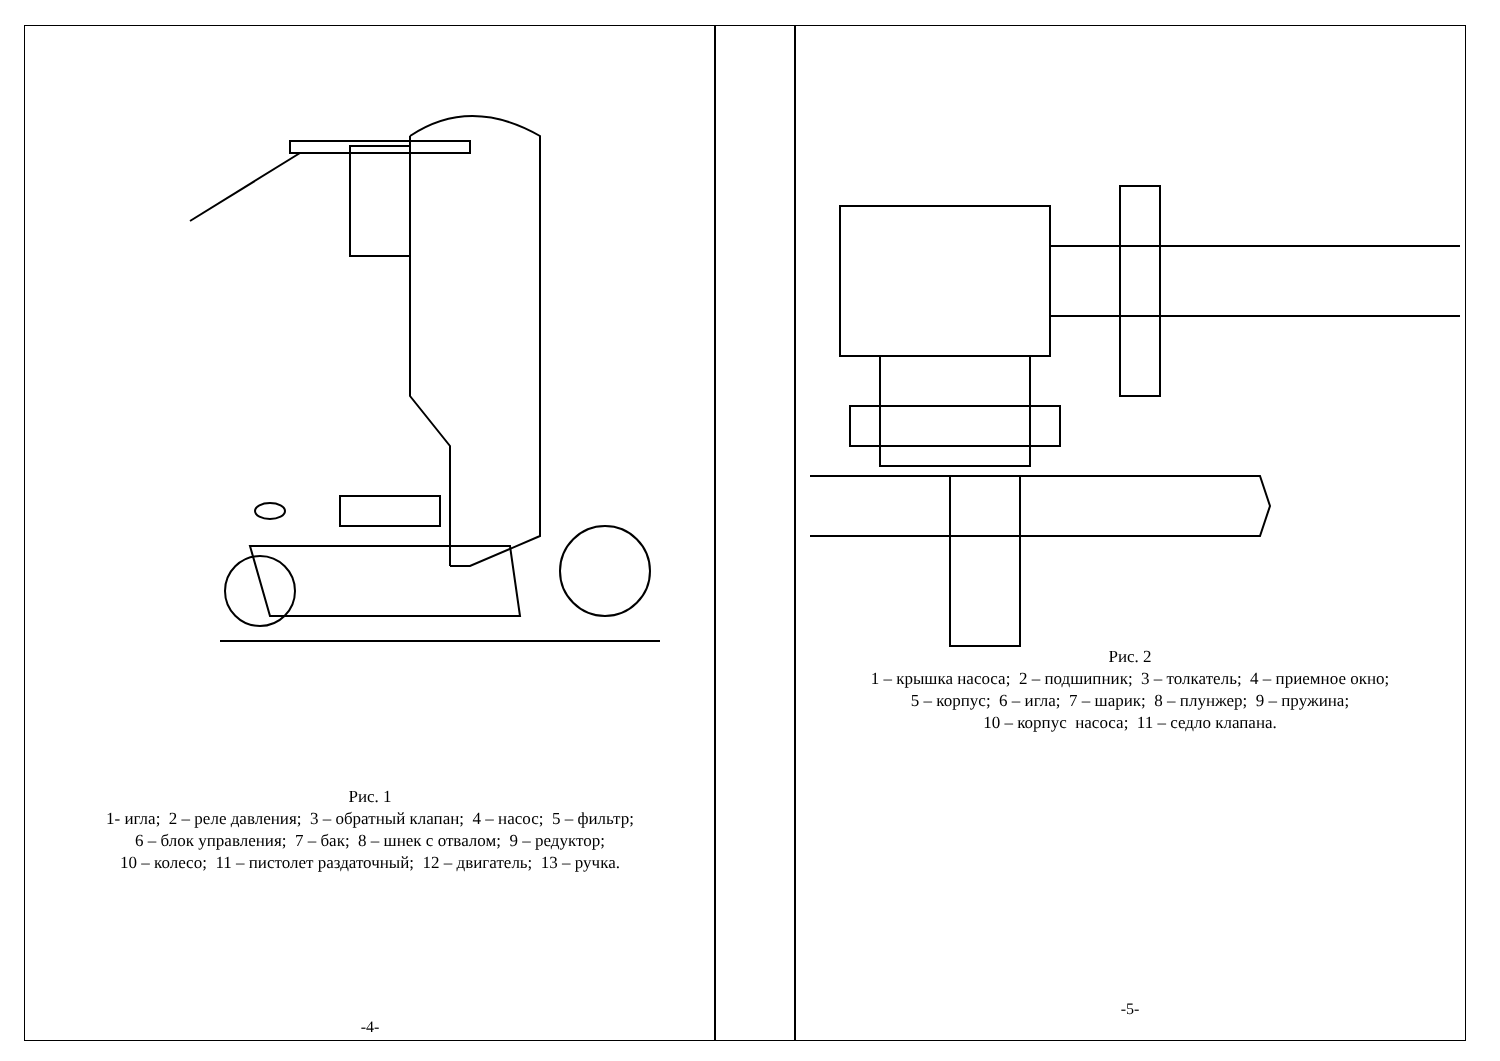Рис. 1
1- игла; 2 – реле давления; 3 – обратный клапан; 4 – насос; 5 – фильтр;
6 – блок управления; 7 – бак; 8 – шнек с отвалом; 9 – редуктор;
10 – колесо; 11 – пистолет раздаточный; 12 – двигатель; 13 – ручка.
-4-
Рис. 2
1 – крышка насоса; 2 – подшипник; 3 – толкатель; 4 – приемное окно;
5 – корпус; 6 – игла; 7 – шарик; 8 – плунжер; 9 – пружина;
10 – корпус насоса; 11 – седло клапана.
-5-